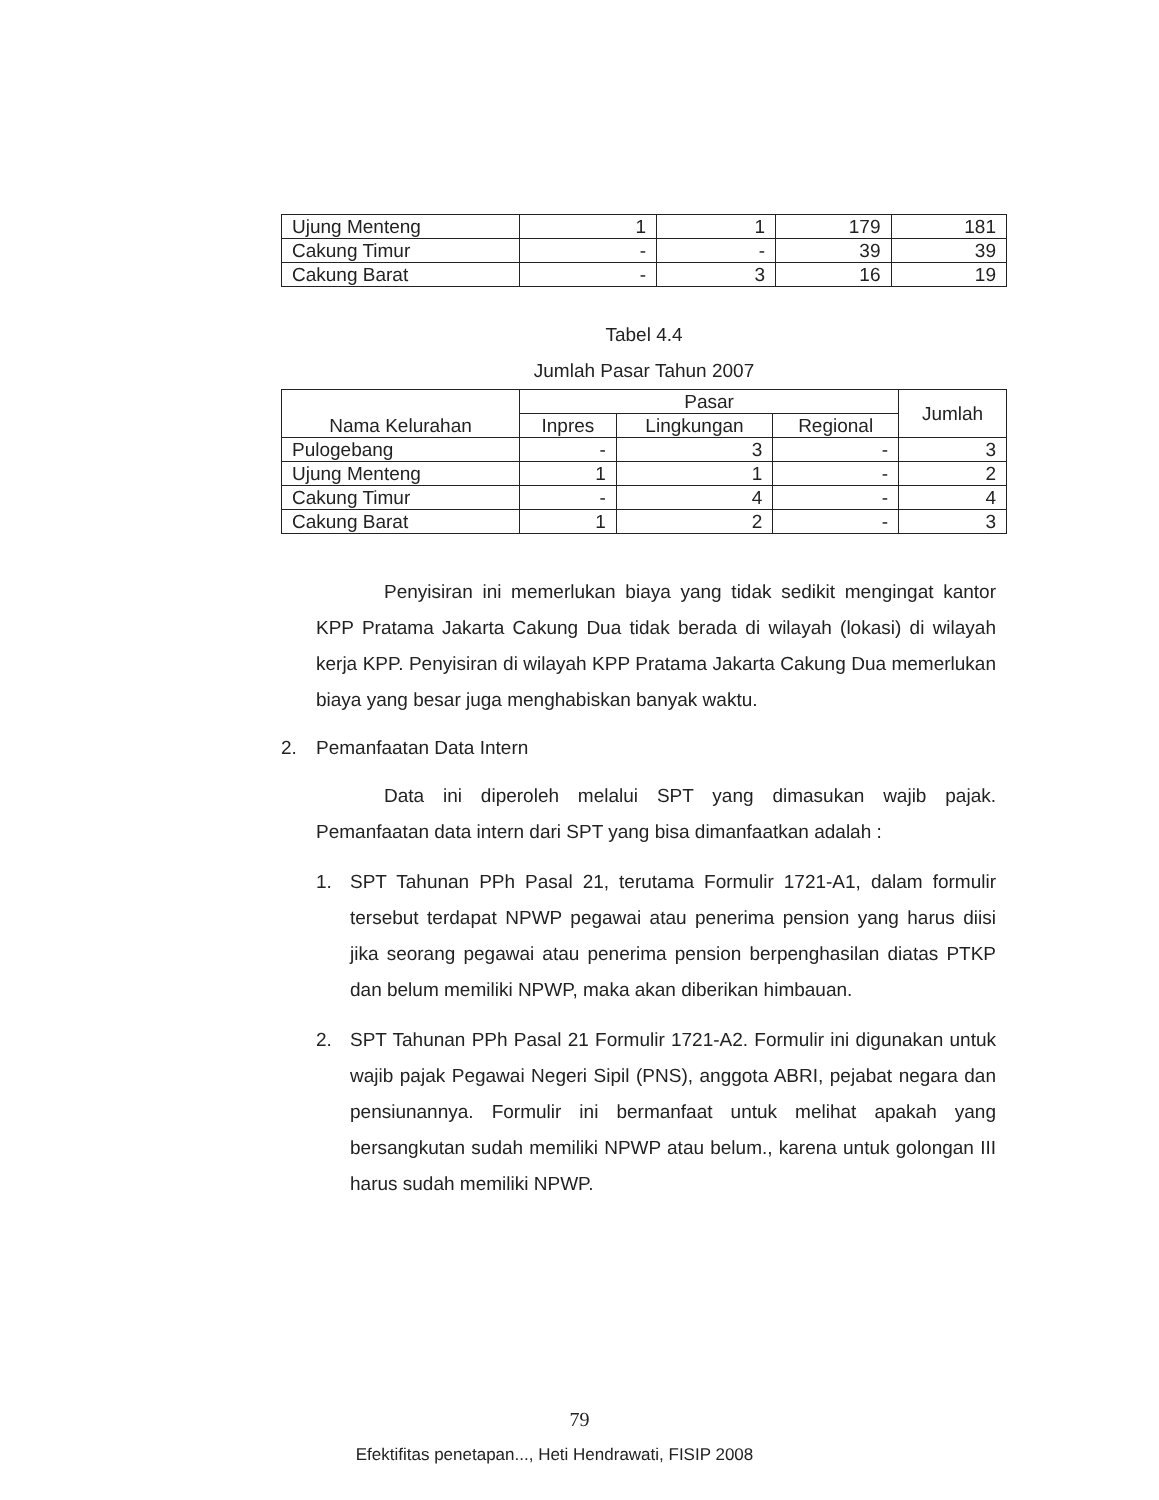| Ujung Menteng | 1 | 1 | 179 | 181 |
| Cakung Timur | - | - | 39 | 39 |
| Cakung Barat | - | 3 | 16 | 19 |
Tabel 4.4
Jumlah Pasar Tahun 2007
| Nama Kelurahan | Pasar | | | Jumlah |
| --- | --- | --- | --- | --- |
| | Inpres | Lingkungan | Regional | |
| Pulogebang | - | 3 | - | 3 |
| Ujung Menteng | 1 | 1 | - | 2 |
| Cakung Timur | - | 4 | - | 4 |
| Cakung Barat | 1 | 2 | - | 3 |
Penyisiran ini memerlukan biaya yang tidak sedikit mengingat kantor KPP Pratama Jakarta Cakung Dua tidak berada di wilayah (lokasi) di wilayah kerja KPP. Penyisiran di wilayah KPP Pratama Jakarta Cakung Dua memerlukan biaya yang besar juga menghabiskan banyak waktu.
2. Pemanfaatan Data Intern
Data ini diperoleh melalui SPT yang dimasukan wajib pajak. Pemanfaatan data intern dari SPT yang bisa dimanfaatkan adalah :
1. SPT Tahunan PPh Pasal 21, terutama Formulir 1721-A1, dalam formulir tersebut terdapat NPWP pegawai atau penerima pension yang harus diisi jika seorang pegawai atau penerima pension berpenghasilan diatas PTKP dan belum memiliki NPWP, maka akan diberikan himbauan.
2. SPT Tahunan PPh Pasal 21 Formulir 1721-A2. Formulir ini digunakan untuk wajib pajak Pegawai Negeri Sipil (PNS), anggota ABRI, pejabat negara dan pensiunannya. Formulir ini bermanfaat untuk melihat apakah yang bersangkutan sudah memiliki NPWP atau belum., karena untuk golongan III harus sudah memiliki NPWP.
79
Efektifitas penetapan..., Heti Hendrawati, FISIP 2008